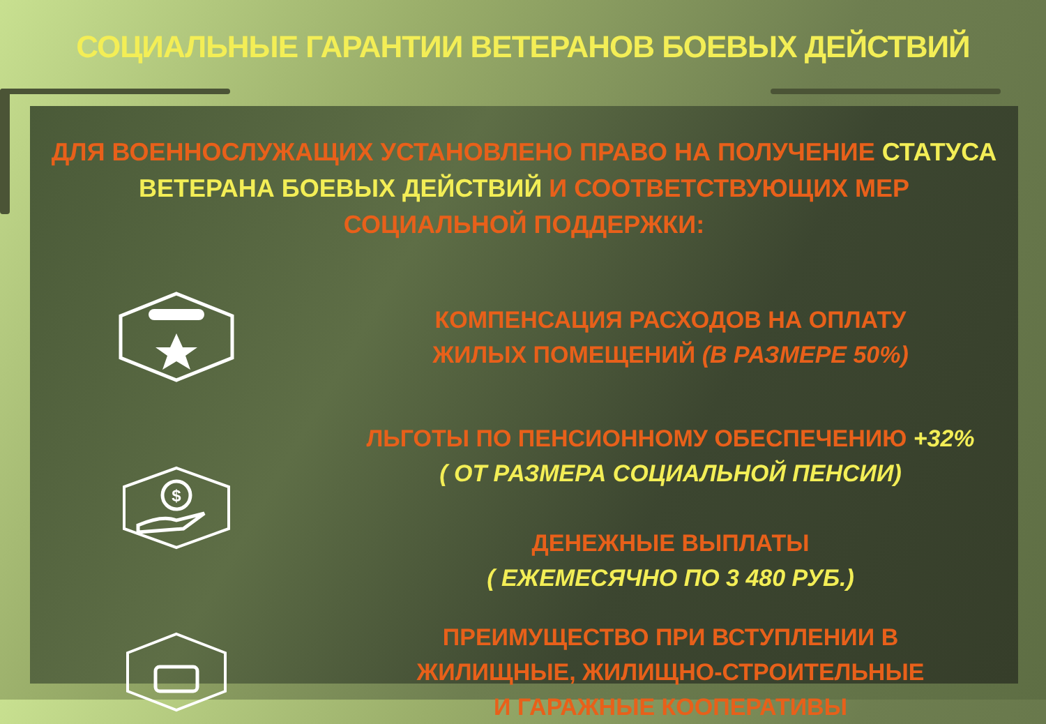СОЦИАЛЬНЫЕ ГАРАНТИИ ВЕТЕРАНОВ БОЕВЫХ ДЕЙСТВИЙ
ДЛЯ ВОЕННОСЛУЖАЩИХ УСТАНОВЛЕНО ПРАВО НА ПОЛУЧЕНИЕ СТАТУСА ВЕТЕРАНА БОЕВЫХ ДЕЙСТВИЙ И СООТВЕТСТВУЮЩИХ МЕР СОЦИАЛЬНОЙ ПОДДЕРЖКИ:
КОМПЕНСАЦИЯ РАСХОДОВ НА ОПЛАТУ
ЖИЛЫХ ПОМЕЩЕНИЙ (В РАЗМЕРЕ 50%)
$
ЛЬГОТЫ ПО ПЕНСИОННОМУ ОБЕСПЕЧЕНИЮ +32%
( ОТ РАЗМЕРА СОЦИАЛЬНОЙ ПЕНСИИ)
ДЕНЕЖНЫЕ ВЫПЛАТЫ
( ЕЖЕМЕСЯЧНО ПО 3 480 РУБ.)
ПРЕИМУЩЕСТВО ПРИ ВСТУПЛЕНИИ В
ЖИЛИЩНЫЕ, ЖИЛИЩНО-СТРОИТЕЛЬНЫЕ
И ГАРАЖНЫЕ КООПЕРАТИВЫ